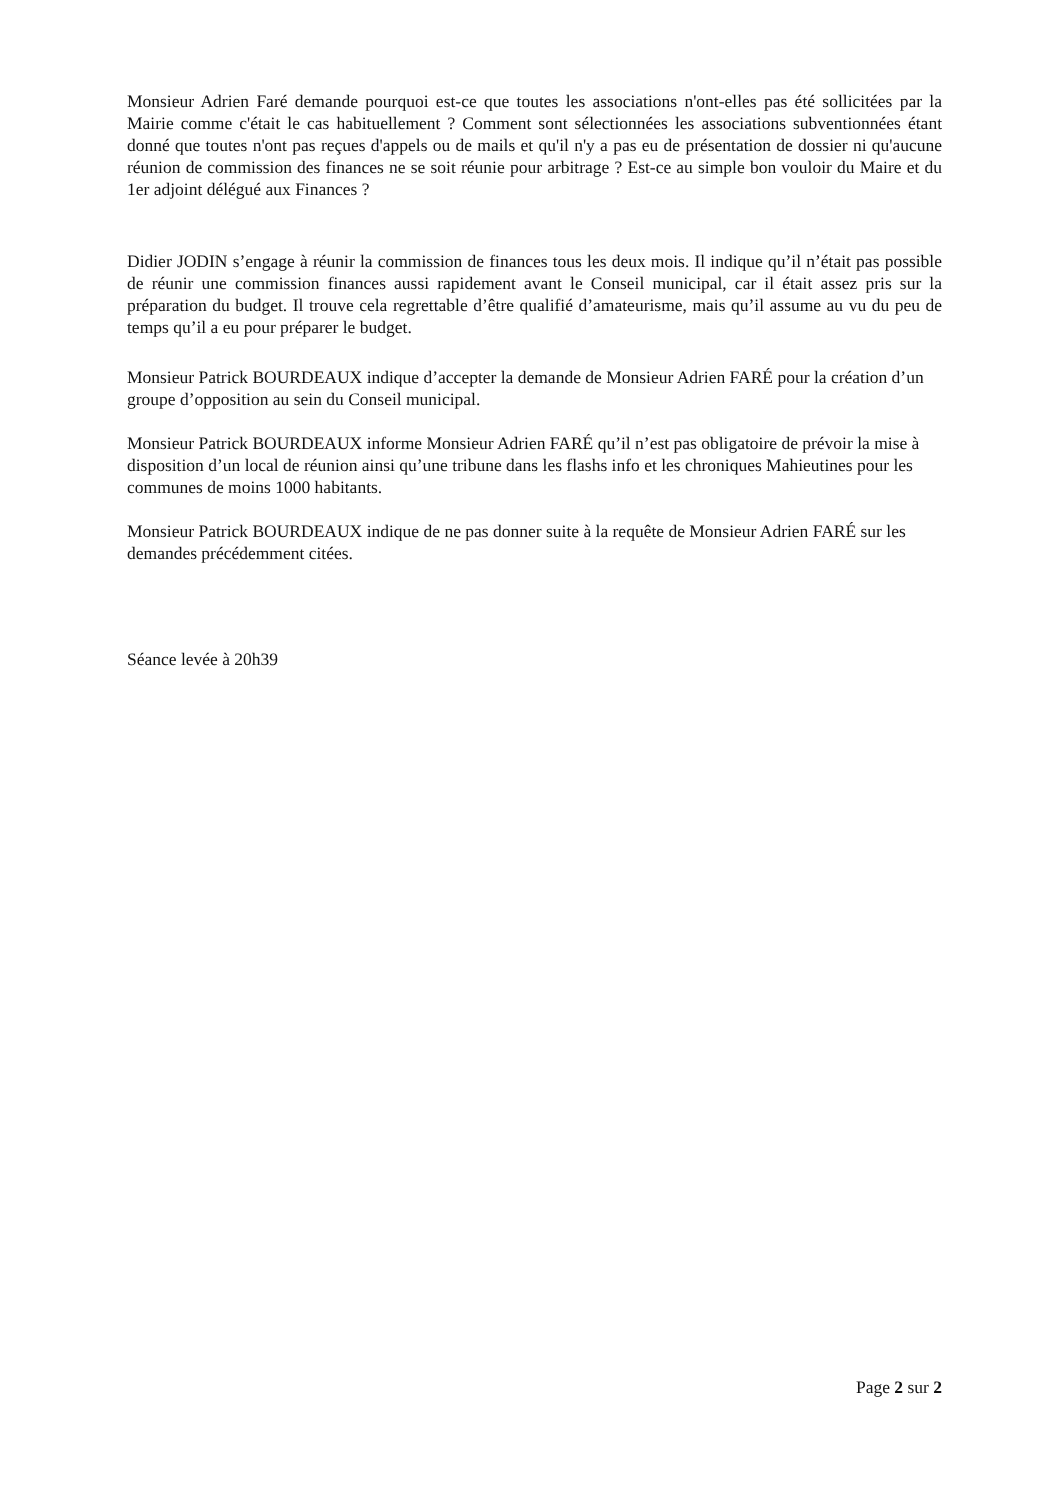Monsieur Adrien Faré demande pourquoi est-ce que toutes les associations n'ont-elles pas été sollicitées par la Mairie comme c'était le cas habituellement ? Comment sont sélectionnées les associations subventionnées étant donné que toutes n'ont pas reçues d'appels ou de mails et qu'il n'y a pas eu de présentation de dossier ni qu'aucune réunion de commission des finances ne se soit réunie pour arbitrage ? Est-ce au simple bon vouloir du Maire et du 1er adjoint délégué aux Finances ?
Didier JODIN s’engage à réunir la commission de finances tous les deux mois. Il indique qu’il n’était pas possible de réunir une commission finances aussi rapidement avant le Conseil municipal, car il était assez pris sur la préparation du budget. Il trouve cela regrettable d’être qualifié d’amateurisme, mais qu’il assume au vu du peu de temps qu’il a eu pour préparer le budget.
Monsieur Patrick BOURDEAUX indique d’accepter la demande de Monsieur Adrien FARÉ pour la création d’un groupe d’opposition au sein du Conseil municipal.
Monsieur Patrick BOURDEAUX informe Monsieur Adrien FARÉ qu’il n’est pas obligatoire de prévoir la mise à disposition d’un local de réunion ainsi qu’une tribune dans les flashs info et les chroniques Mahieutines pour les communes de moins 1000 habitants.
Monsieur Patrick BOURDEAUX indique de ne pas donner suite à la requête de Monsieur Adrien FARÉ sur les demandes précédemment citées.
Séance levée à 20h39
Page 2 sur 2